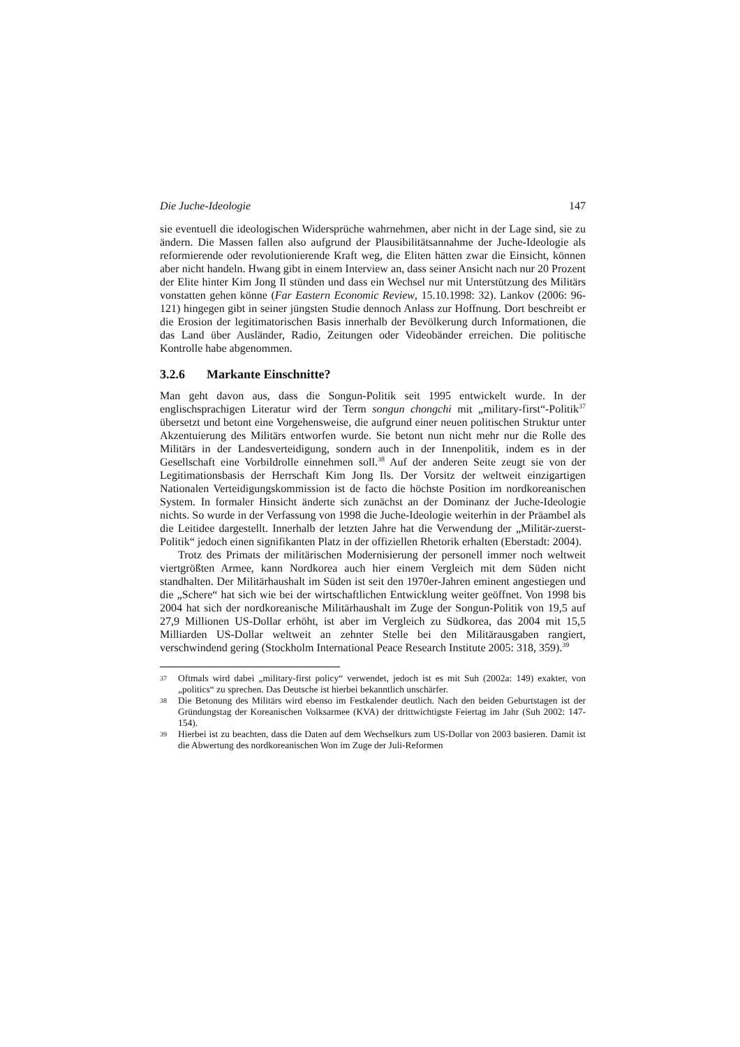Die Juche-Ideologie 147
sie eventuell die ideologischen Widersprüche wahrnehmen, aber nicht in der Lage sind, sie zu ändern. Die Massen fallen also aufgrund der Plausibilitätsannahme der Juche-Ideologie als reformierende oder revolutionierende Kraft weg, die Eliten hätten zwar die Einsicht, können aber nicht handeln. Hwang gibt in einem Interview an, dass seiner Ansicht nach nur 20 Prozent der Elite hinter Kim Jong Il stünden und dass ein Wechsel nur mit Unterstützung des Militärs vonstatten gehen könne (Far Eastern Economic Review, 15.10.1998: 32). Lankov (2006: 96-121) hingegen gibt in seiner jüngsten Studie dennoch Anlass zur Hoffnung. Dort beschreibt er die Erosion der legitimatorischen Basis innerhalb der Bevölkerung durch Informationen, die das Land über Ausländer, Radio, Zeitungen oder Videobänder erreichen. Die politische Kontrolle habe abgenommen.
3.2.6 Markante Einschnitte?
Man geht davon aus, dass die Songun-Politik seit 1995 entwickelt wurde. In der englischsprachigen Literatur wird der Term songun chongchi mit „military-first“-Politik<sup>37</sup> übersetzt und betont eine Vorgehensweise, die aufgrund einer neuen politischen Struktur unter Akzentuierung des Militärs entworfen wurde. Sie betont nun nicht mehr nur die Rolle des Militärs in der Landesverteidigung, sondern auch in der Innenpolitik, indem es in der Gesellschaft eine Vorbildrolle einnehmen soll.<sup>38</sup> Auf der anderen Seite zeugt sie von der Legitimationsbasis der Herrschaft Kim Jong Ils. Der Vorsitz der weltweit einzigartigen Nationalen Verteidigungskommission ist de facto die höchste Position im nordkoreanischen System. In formaler Hinsicht änderte sich zunächst an der Dominanz der Juche-Ideologie nichts. So wurde in der Verfassung von 1998 die Juche-Ideologie weiterhin in der Präambel als die Leitidee dargestellt. Innerhalb der letzten Jahre hat die Verwendung der „Militär-zuerst-Politik“ jedoch einen signifikanten Platz in der offiziellen Rhetorik erhalten (Eberstadt: 2004).
Trotz des Primats der militärischen Modernisierung der personell immer noch weltweit viertgrößten Armee, kann Nordkorea auch hier einem Vergleich mit dem Süden nicht standhalten. Der Militärhaushalt im Süden ist seit den 1970er-Jahren eminent angestiegen und die „Schere“ hat sich wie bei der wirtschaftlichen Entwicklung weiter geöffnet. Von 1998 bis 2004 hat sich der nordkoreanische Militärhaushalt im Zuge der Songun-Politik von 19,5 auf 27,9 Millionen US-Dollar erhöht, ist aber im Vergleich zu Südkorea, das 2004 mit 15,5 Milliarden US-Dollar weltweit an zehnter Stelle bei den Militärausgaben rangiert, verschwindend gering (Stockholm International Peace Research Institute 2005: 318, 359).<sup>39</sup>
37 Oftmals wird dabei „military-first policy“ verwendet, jedoch ist es mit Suh (2002a: 149) exakter, von „politics“ zu sprechen. Das Deutsche ist hierbei bekanntlich unschärfer.
38 Die Betonung des Militärs wird ebenso im Festkalender deutlich. Nach den beiden Geburtstagen ist der Gründungstag der Koreanischen Volksarmee (KVA) der drittwichtigste Feiertag im Jahr (Suh 2002: 147-154).
39 Hierbei ist zu beachten, dass die Daten auf dem Wechselkurs zum US-Dollar von 2003 basieren. Damit ist die Abwertung des nordkoreanischen Won im Zuge der Juli-Reformen